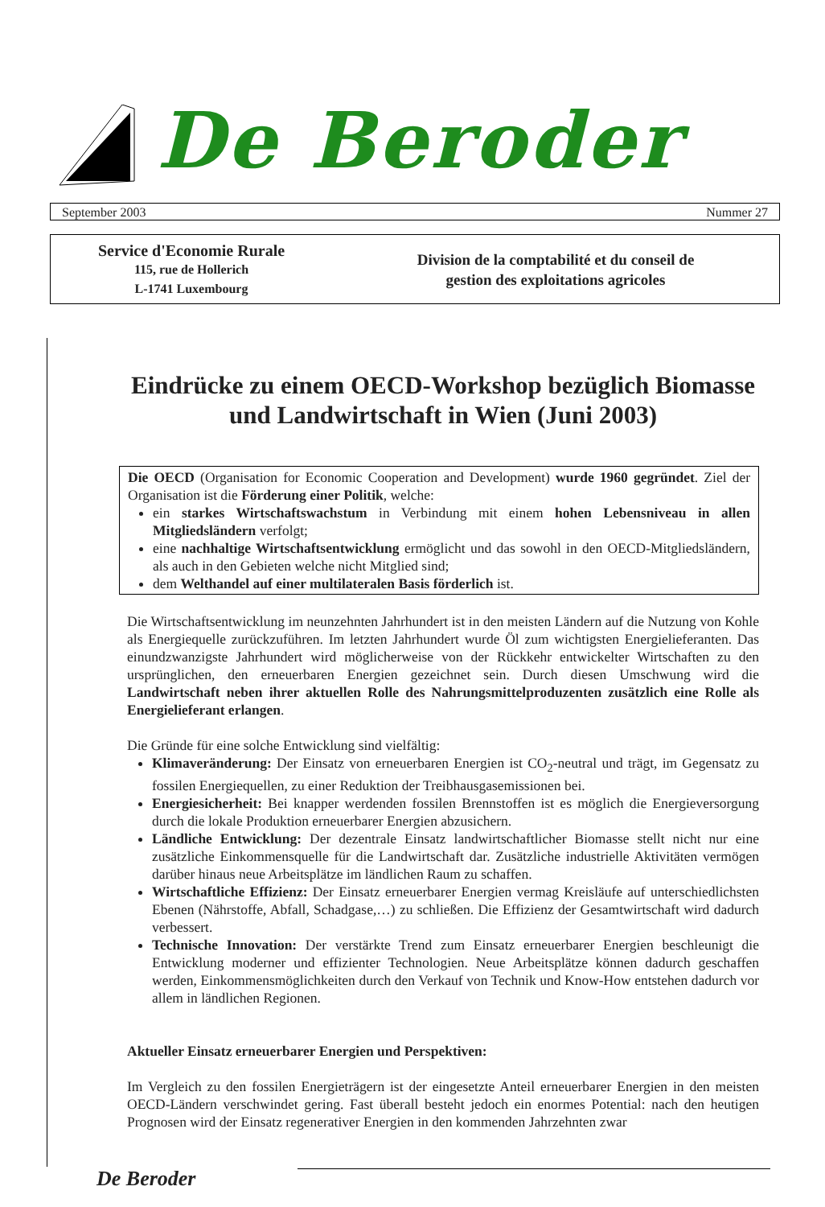De Beroder
September 2003 Nummer 27
Service d'Economie Rurale
115, rue de Hollerich
L-1741 Luxembourg
Division de la comptabilité et du conseil de
gestion des exploitations agricoles
Eindrücke zu einem OECD-Workshop bezüglich Biomasse und Landwirtschaft in Wien (Juni 2003)
Die OECD (Organisation for Economic Cooperation and Development) wurde 1960 gegründet. Ziel der Organisation ist die Förderung einer Politik, welche:
ein starkes Wirtschaftswachstum in Verbindung mit einem hohen Lebensniveau in allen Mitgliedsländern verfolgt;
eine nachhaltige Wirtschaftsentwicklung ermöglicht und das sowohl in den OECD-Mitgliedsländern, als auch in den Gebieten welche nicht Mitglied sind;
dem Welthandel auf einer multilateralen Basis förderlich ist.
Die Wirtschaftsentwicklung im neunzehnten Jahrhundert ist in den meisten Ländern auf die Nutzung von Kohle als Energiequelle zurückzuführen. Im letzten Jahrhundert wurde Öl zum wichtigsten Energielieferanten. Das einundzwanzigste Jahrhundert wird möglicherweise von der Rückkehr entwickelter Wirtschaften zu den ursprünglichen, den erneuerbaren Energien gezeichnet sein. Durch diesen Umschwung wird die Landwirtschaft neben ihrer aktuellen Rolle des Nahrungsmittelproduzenten zusätzlich eine Rolle als Energielieferant erlangen.
Die Gründe für eine solche Entwicklung sind vielfältig:
Klimaveränderung: Der Einsatz von erneuerbaren Energien ist CO<sub>2</sub>-neutral und trägt, im Gegensatz zu fossilen Energiequellen, zu einer Reduktion der Treibhausgasemissionen bei.
Energiesicherheit: Bei knapper werdenden fossilen Brennstoffen ist es möglich die Energieversorgung durch die lokale Produktion erneuerbarer Energien abzusichern.
Ländliche Entwicklung: Der dezentrale Einsatz landwirtschaftlicher Biomasse stellt nicht nur eine zusätzliche Einkommensquelle für die Landwirtschaft dar. Zusätzliche industrielle Aktivitäten vermögen darüber hinaus neue Arbeitsplätze im ländlichen Raum zu schaffen.
Wirtschaftliche Effizienz: Der Einsatz erneuerbarer Energien vermag Kreisläufe auf unterschiedlichsten Ebenen (Nährstoffe, Abfall, Schadgase,…) zu schließen. Die Effizienz der Gesamtwirtschaft wird dadurch verbessert.
Technische Innovation: Der verstärkte Trend zum Einsatz erneuerbarer Energien beschleunigt die Entwicklung moderner und effizienter Technologien. Neue Arbeitsplätze können dadurch geschaffen werden, Einkommensmöglichkeiten durch den Verkauf von Technik und Know-How entstehen dadurch vor allem in ländlichen Regionen.
Aktueller Einsatz erneuerbarer Energien und Perspektiven:
Im Vergleich zu den fossilen Energieträgern ist der eingesetzte Anteil erneuerbarer Energien in den meisten OECD-Ländern verschwindet gering. Fast überall besteht jedoch ein enormes Potential: nach den heutigen Prognosen wird der Einsatz regenerativer Energien in den kommenden Jahrzehnten zwar
De Beroder